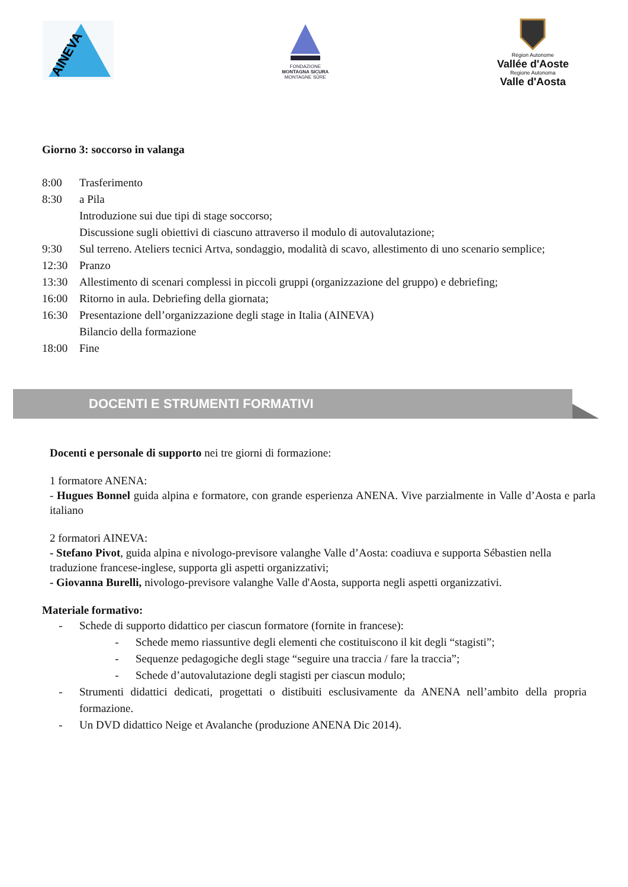AINEVA
FONDAZIONE
MONTAGNA SICURA
MONTAGNE SÛRE
Région Autonome
Vallée d'Aoste
Regione Autonoma
Valle d'Aosta
Giorno 3: soccorso in valanga
8:00 Trasferimento
8:30 a Pila
Introduzione sui due tipi di stage soccorso;
Discussione sugli obiettivi di ciascuno attraverso il modulo di autovalutazione;
9:30 Sul terreno. Ateliers tecnici Artva, sondaggio, modalità di scavo, allestimento di uno scenario semplice;
12:30 Pranzo
13:30 Allestimento di scenari complessi in piccoli gruppi (organizzazione del gruppo) e debriefing;
16:00 Ritorno in aula. Debriefing della giornata;
16:30 Presentazione dell’organizzazione degli stage in Italia (AINEVA)
Bilancio della formazione
18:00 Fine
DOCENTI E STRUMENTI FORMATIVI
Docenti e personale di supporto nei tre giorni di formazione:
1 formatore ANENA:
- Hugues Bonnel guida alpina e formatore, con grande esperienza ANENA. Vive parzialmente in Valle d’Aosta e parla italiano
2 formatori AINEVA:
- Stefano Pivot, guida alpina e nivologo-previsore valanghe Valle d’Aosta: coadiuva e supporta Sébastien nella traduzione francese-inglese, supporta gli aspetti organizzativi;
- Giovanna Burelli, nivologo-previsore valanghe Valle d'Aosta, supporta negli aspetti organizzativi.
Materiale formativo:
- Schede di supporto didattico per ciascun formatore (fornite in francese):
- Schede memo riassuntive degli elementi che costituiscono il kit degli “stagisti”;
- Sequenze pedagogiche degli stage “seguire una traccia / fare la traccia”;
- Schede d’autovalutazione degli stagisti per ciascun modulo;
- Strumenti didattici dedicati, progettati o distibuiti esclusivamente da ANENA nell’ambito della propria formazione.
- Un DVD didattico Neige et Avalanche (produzione ANENA Dic 2014).